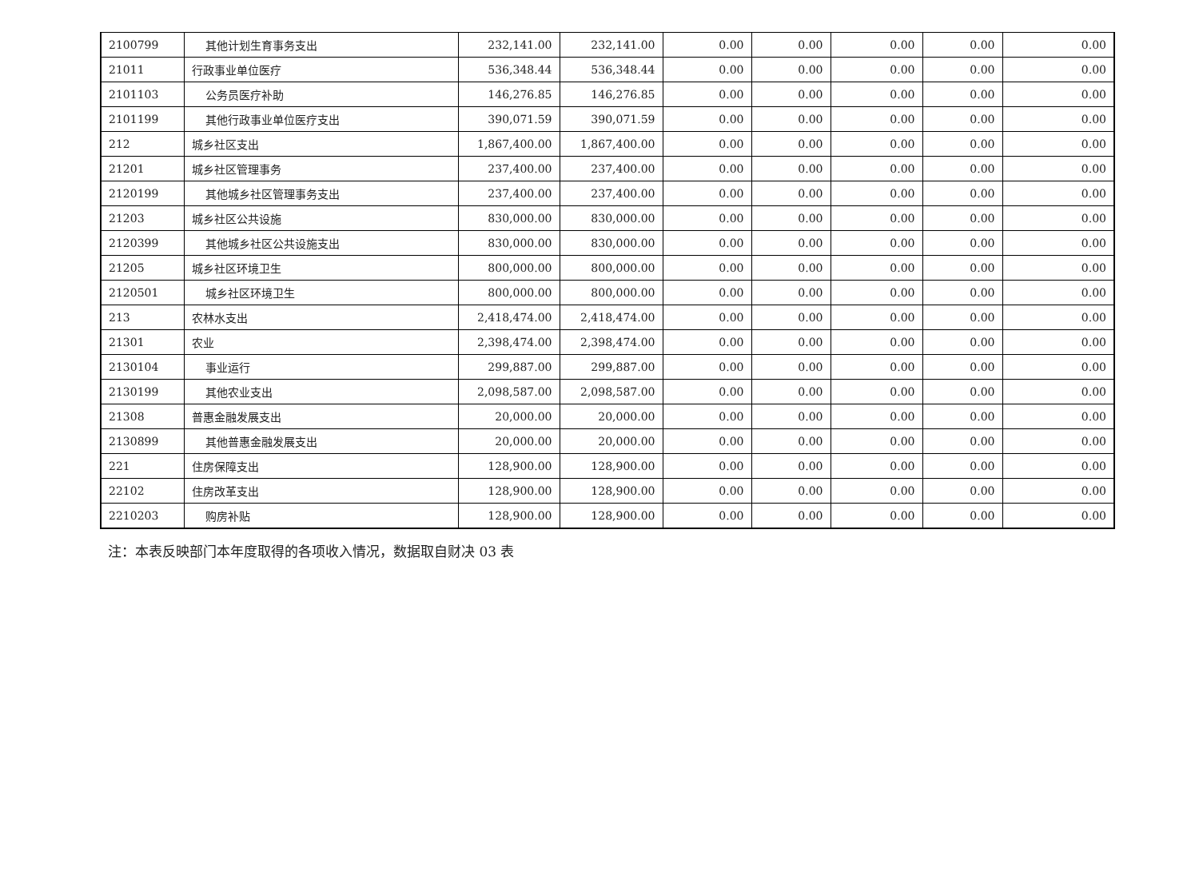| 2100799 | 其他计划生育事务支出 | 232,141.00 | 232,141.00 | 0.00 | 0.00 | 0.00 | 0.00 | 0.00 |
| 21011 | 行政事业单位医疗 | 536,348.44 | 536,348.44 | 0.00 | 0.00 | 0.00 | 0.00 | 0.00 |
| 2101103 | 公务员医疗补助 | 146,276.85 | 146,276.85 | 0.00 | 0.00 | 0.00 | 0.00 | 0.00 |
| 2101199 | 其他行政事业单位医疗支出 | 390,071.59 | 390,071.59 | 0.00 | 0.00 | 0.00 | 0.00 | 0.00 |
| 212 | 城乡社区支出 | 1,867,400.00 | 1,867,400.00 | 0.00 | 0.00 | 0.00 | 0.00 | 0.00 |
| 21201 | 城乡社区管理事务 | 237,400.00 | 237,400.00 | 0.00 | 0.00 | 0.00 | 0.00 | 0.00 |
| 2120199 | 其他城乡社区管理事务支出 | 237,400.00 | 237,400.00 | 0.00 | 0.00 | 0.00 | 0.00 | 0.00 |
| 21203 | 城乡社区公共设施 | 830,000.00 | 830,000.00 | 0.00 | 0.00 | 0.00 | 0.00 | 0.00 |
| 2120399 | 其他城乡社区公共设施支出 | 830,000.00 | 830,000.00 | 0.00 | 0.00 | 0.00 | 0.00 | 0.00 |
| 21205 | 城乡社区环境卫生 | 800,000.00 | 800,000.00 | 0.00 | 0.00 | 0.00 | 0.00 | 0.00 |
| 2120501 | 城乡社区环境卫生 | 800,000.00 | 800,000.00 | 0.00 | 0.00 | 0.00 | 0.00 | 0.00 |
| 213 | 农林水支出 | 2,418,474.00 | 2,418,474.00 | 0.00 | 0.00 | 0.00 | 0.00 | 0.00 |
| 21301 | 农业 | 2,398,474.00 | 2,398,474.00 | 0.00 | 0.00 | 0.00 | 0.00 | 0.00 |
| 2130104 | 事业运行 | 299,887.00 | 299,887.00 | 0.00 | 0.00 | 0.00 | 0.00 | 0.00 |
| 2130199 | 其他农业支出 | 2,098,587.00 | 2,098,587.00 | 0.00 | 0.00 | 0.00 | 0.00 | 0.00 |
| 21308 | 普惠金融发展支出 | 20,000.00 | 20,000.00 | 0.00 | 0.00 | 0.00 | 0.00 | 0.00 |
| 2130899 | 其他普惠金融发展支出 | 20,000.00 | 20,000.00 | 0.00 | 0.00 | 0.00 | 0.00 | 0.00 |
| 221 | 住房保障支出 | 128,900.00 | 128,900.00 | 0.00 | 0.00 | 0.00 | 0.00 | 0.00 |
| 22102 | 住房改革支出 | 128,900.00 | 128,900.00 | 0.00 | 0.00 | 0.00 | 0.00 | 0.00 |
| 2210203 | 购房补贴 | 128,900.00 | 128,900.00 | 0.00 | 0.00 | 0.00 | 0.00 | 0.00 |
注：本表反映部门本年度取得的各项收入情况，数据取自财决 03 表